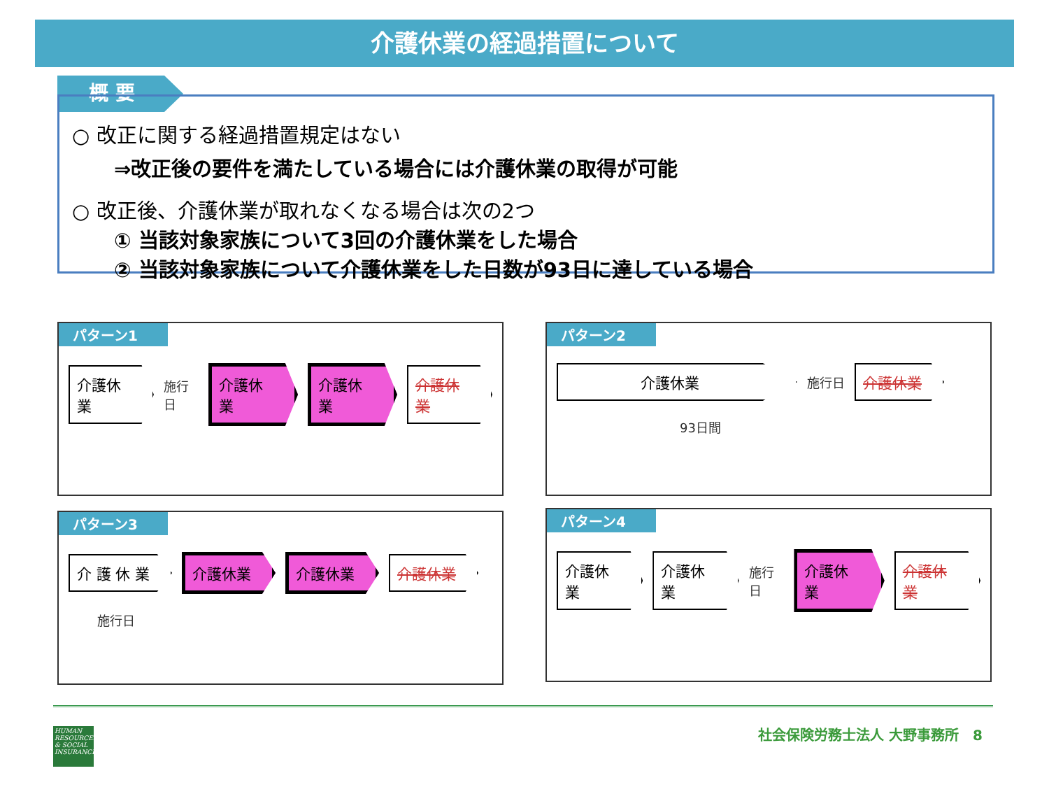介護休業の経過措置について
概 要
○ 改正に関する経過措置規定はない
⇒改正後の要件を満たしている場合には介護休業の取得が可能
○ 改正後、介護休業が取れなくなる場合は次の2つ
① 当該対象家族について3回の介護休業をした場合
② 当該対象家族について介護休業をした日数が93日に達している場合
パターン1
介護休業 施行日 介護休業 介護休業 介護休業
パターン2
介護休業 施行日 介護休業
93日間
パターン3
介 護 休 業 介護休業 介護休業 介護休業
施行日
パターン4
介護休業 介護休業 施行日 介護休業 介護休業
HUMAN RESOURCES & SOCIAL INSURANCE
社会保険労務士法人 大野事務所　8